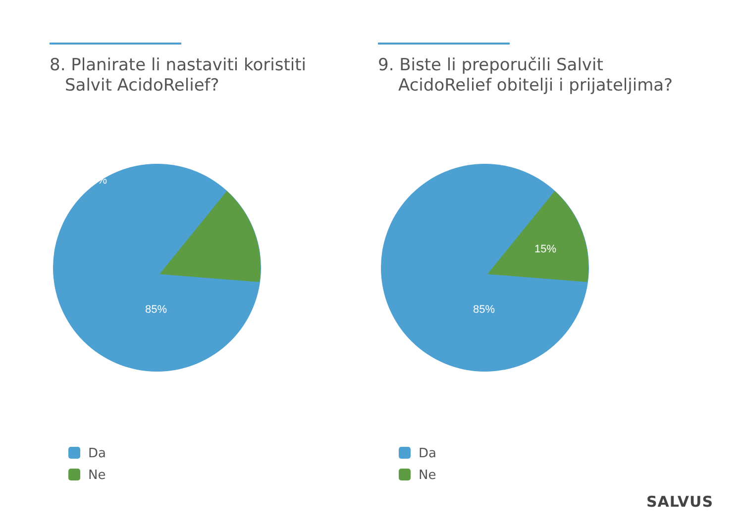8. Planirate li nastaviti koristiti
Salvit AcidoRelief?
9. Biste li preporučili Salvit
AcidoRelief obitelji i prijateljima?
15%
85%
15%
85%
Da
Ne
Da
Ne
SALVUS